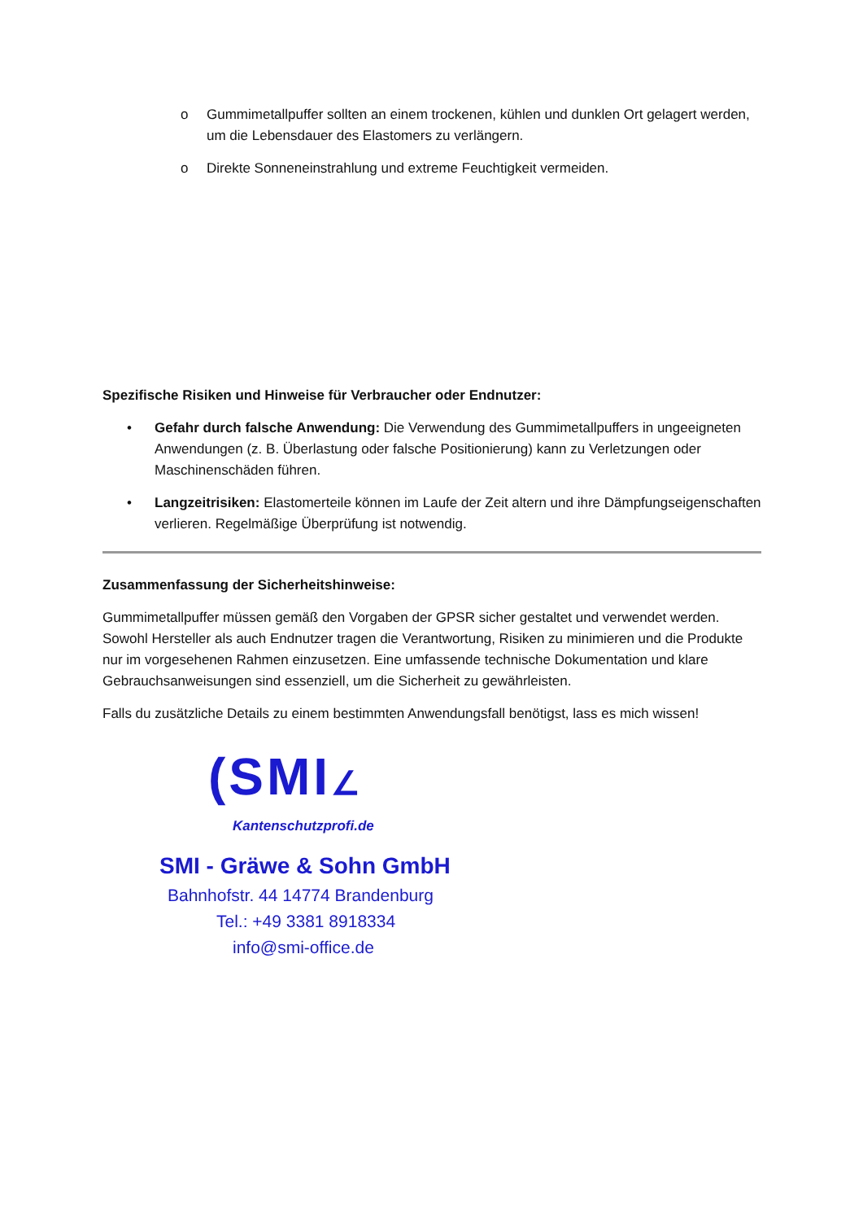o Gummimetallpuffer sollten an einem trockenen, kühlen und dunklen Ort gelagert werden, um die Lebensdauer des Elastomers zu verlängern.
o Direkte Sonneneinstrahlung und extreme Feuchtigkeit vermeiden.
Spezifische Risiken und Hinweise für Verbraucher oder Endnutzer:
• Gefahr durch falsche Anwendung: Die Verwendung des Gummimetallpuffers in ungeeigneten Anwendungen (z. B. Überlastung oder falsche Positionierung) kann zu Verletzungen oder Maschinenschäden führen.
• Langzeitrisiken: Elastomerteile können im Laufe der Zeit altern und ihre Dämpfungseigenschaften verlieren. Regelmäßige Überprüfung ist notwendig.
Zusammenfassung der Sicherheitshinweise:
Gummimetallpuffer müssen gemäß den Vorgaben der GPSR sicher gestaltet und verwendet werden. Sowohl Hersteller als auch Endnutzer tragen die Verantwortung, Risiken zu minimieren und die Produkte nur im vorgesehenen Rahmen einzusetzen. Eine umfassende technische Dokumentation und klare Gebrauchsanweisungen sind essenziell, um die Sicherheit zu gewährleisten.
Falls du zusätzliche Details zu einem bestimmten Anwendungsfall benötigst, lass es mich wissen!
(SMI∠
Kantenschutzprofi.de
SMI - Gräwe & Sohn GmbH
Bahnhofstr. 44 14774 Brandenburg
Tel.: +49 3381 8918334
info@smi-office.de